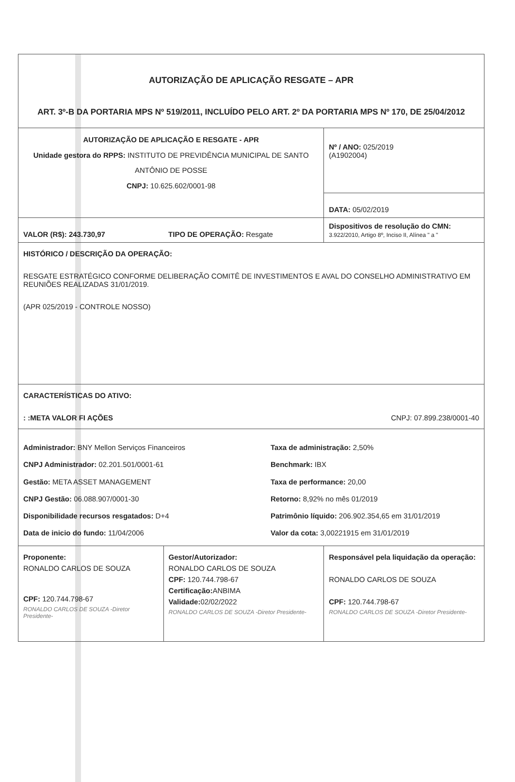| AUTORIZAÇÃO DE APLICAÇÃO RESGATE – APR ART. 3º-B DA PORTARIA MPS Nº 519/2011, INCLUÍDO PELO ART. 2º DA PORTARIA MPS Nº 170, DE 25/04/2012 | | |
| AUTORIZAÇÃO DE APLICAÇÃO E RESGATE - APR Unidade gestora do RPPS: INSTITUTO DE PREVIDÊNCIA MUNICIPAL DE SANTO ANTÔNIO DE POSSE CNPJ: 10.625.602/0001-98 | | Nº / ANO: 025/2019 (A1902004) |
| | | DATA: 05/02/2019 |
| VALOR (R$): 243.730,97 | TIPO DE OPERAÇÃO: Resgate | Dispositivos de resolução do CMN: 3.922/2010, Artigo 8º, Inciso II, Alínea " a " |
| HISTÓRICO / DESCRIÇÃO DA OPERAÇÃO: RESGATE ESTRATÉGICO CONFORME DELIBERAÇÃO COMITÊ DE INVESTIMENTOS E AVAL DO CONSELHO ADMINISTRATIVO EM REUNIÕES REALIZADAS 31/01/2019. (APR 025/2019 - CONTROLE NOSSO) | | |
| CARACTERÍSTICAS DO ATIVO: : :META VALOR FI AÇÕES CNPJ: 07.899.238/0001-40 | | |
| Administrador: BNY Mellon Serviços Financeiros CNPJ Administrador: 02.201.501/0001-61 Gestão: META ASSET MANAGEMENT CNPJ Gestão: 06.088.907/0001-30 Disponibilidade recursos resgatados: D+4 Data de inicio do fundo: 11/04/2006 Taxa de administração: 2,50% Benchmark: IBX Taxa de performance: 20,00 Retorno: 8,92% no mês 01/2019 Patrimônio líquido: 206.902.354,65 em 31/01/2019 Valor da cota: 3,00221915 em 31/01/2019 | | |
| Proponente: RONALDO CARLOS DE SOUZA CPF: 120.744.798-67 RONALDO CARLOS DE SOUZA -Diretor Presidente- | Gestor/Autorizador: RONALDO CARLOS DE SOUZA CPF: 120.744.798-67 Certificação: ANBIMA Validade: 02/02/2022 RONALDO CARLOS DE SOUZA -Diretor Presidente- | Responsável pela liquidação da operação: RONALDO CARLOS DE SOUZA CPF: 120.744.798-67 RONALDO CARLOS DE SOUZA -Diretor Presidente- |